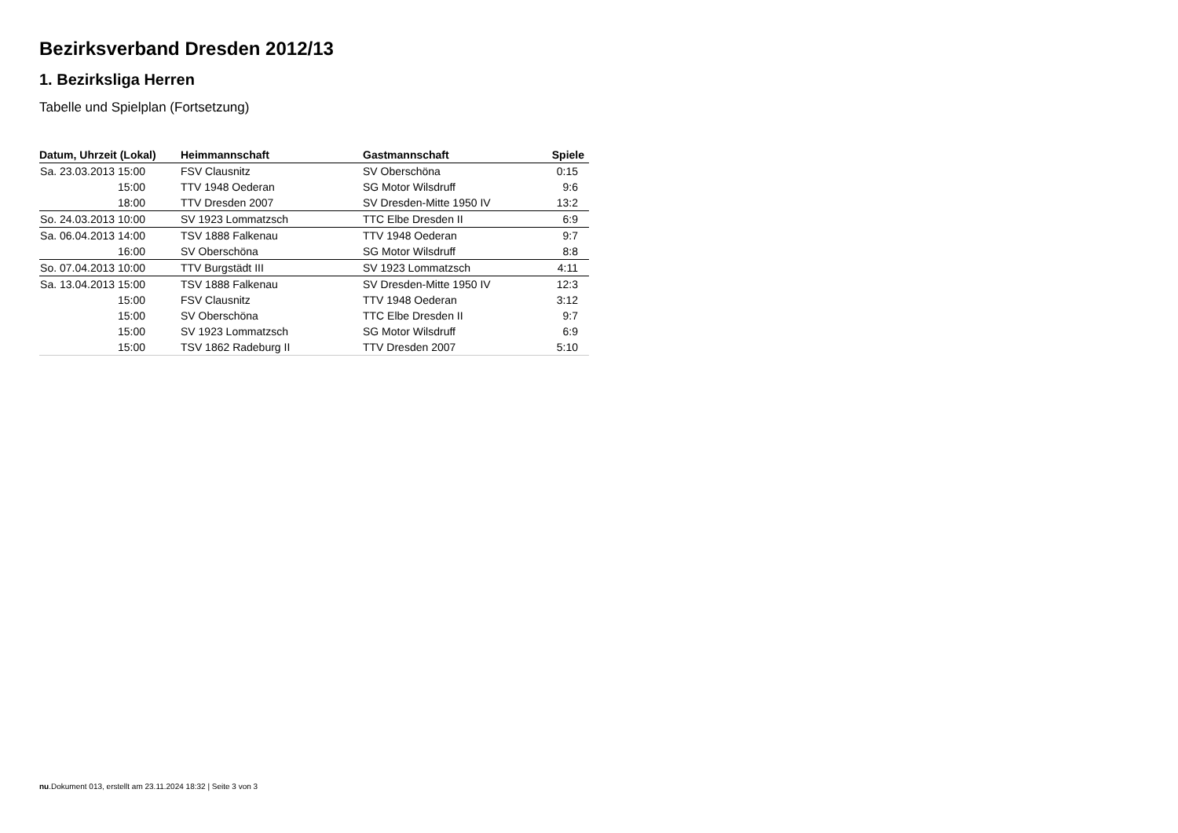Bezirksverband Dresden 2012/13
1. Bezirksliga Herren
Tabelle und Spielplan (Fortsetzung)
| Datum, Uhrzeit (Lokal) | Heimmannschaft | Gastmannschaft | Spiele |
| --- | --- | --- | --- |
| Sa. 23.03.2013 15:00 | FSV Clausnitz | SV Oberschöna | 0:15 |
| 15:00 | TTV 1948 Oederan | SG Motor Wilsdruff | 9:6 |
| 18:00 | TTV Dresden 2007 | SV Dresden-Mitte 1950 IV | 13:2 |
| So. 24.03.2013 10:00 | SV 1923 Lommatzsch | TTC Elbe Dresden II | 6:9 |
| Sa. 06.04.2013 14:00 | TSV 1888 Falkenau | TTV 1948 Oederan | 9:7 |
| 16:00 | SV Oberschöna | SG Motor Wilsdruff | 8:8 |
| So. 07.04.2013 10:00 | TTV Burgstädt III | SV 1923 Lommatzsch | 4:11 |
| Sa. 13.04.2013 15:00 | TSV 1888 Falkenau | SV Dresden-Mitte 1950 IV | 12:3 |
| 15:00 | FSV Clausnitz | TTV 1948 Oederan | 3:12 |
| 15:00 | SV Oberschöna | TTC Elbe Dresden II | 9:7 |
| 15:00 | SV 1923 Lommatzsch | SG Motor Wilsdruff | 6:9 |
| 15:00 | TSV 1862 Radeburg II | TTV Dresden 2007 | 5:10 |
nu.Dokument 013, erstellt am 23.11.2024 18:32 | Seite 3 von 3